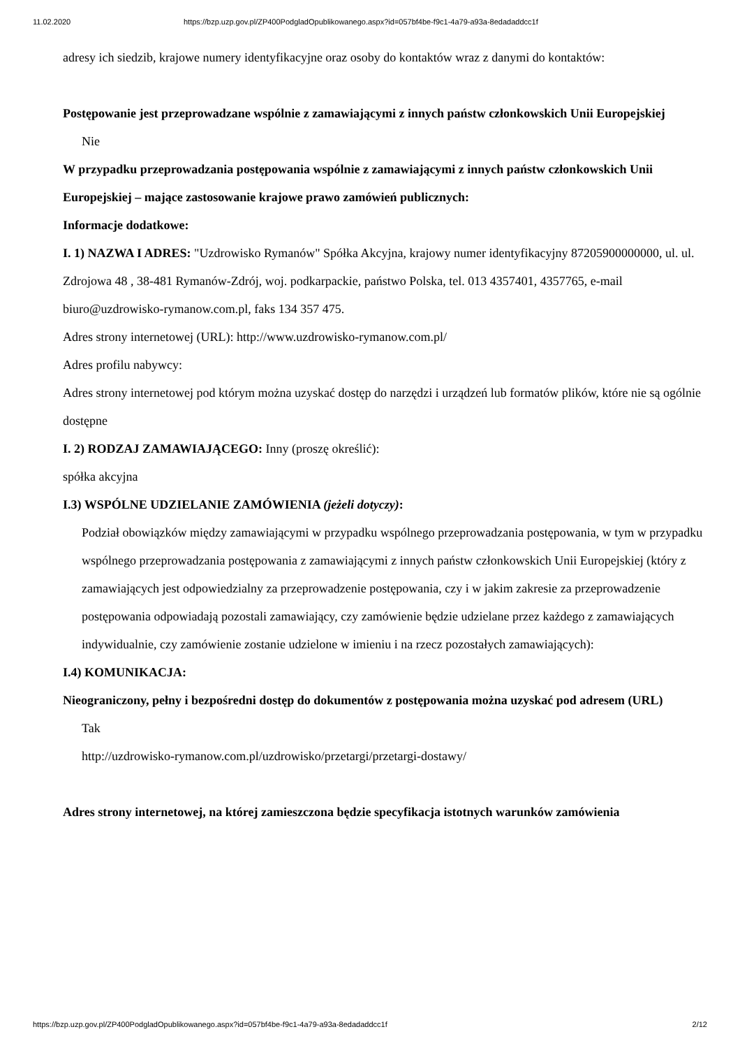11.02.2020 https://bzp.uzp.gov.pl/ZP400PodgladOpublikowanego.aspx?id=057bf4be-f9c1-4a79-a93a-8edadaddcc1f
adresy ich siedzib, krajowe numery identyfikacyjne oraz osoby do kontaktów wraz z danymi do kontaktów:
Postępowanie jest przeprowadzane wspólnie z zamawiającymi z innych państw członkowskich Unii Europejskiej
Nie
W przypadku przeprowadzania postępowania wspólnie z zamawiającymi z innych państw członkowskich Unii Europejskiej – mające zastosowanie krajowe prawo zamówień publicznych:
Informacje dodatkowe:
I. 1) NAZWA I ADRES: "Uzdrowisko Rymanów" Spółka Akcyjna, krajowy numer identyfikacyjny 87205900000000, ul. ul. Zdrojowa 48 , 38-481 Rymanów-Zdrój, woj. podkarpackie, państwo Polska, tel. 013 4357401, 4357765, e-mail biuro@uzdrowisko-rymanow.com.pl, faks 134 357 475.
Adres strony internetowej (URL): http://www.uzdrowisko-rymanow.com.pl/
Adres profilu nabywcy:
Adres strony internetowej pod którym można uzyskać dostęp do narzędzi i urządzeń lub formatów plików, które nie są ogólnie dostępne
I. 2) RODZAJ ZAMAWIAJĄCEGO: Inny (proszę określić):
spółka akcyjna
I.3) WSPÓLNE UDZIELANIE ZAMÓWIENIA (jeżeli dotyczy):
Podział obowiązków między zamawiającymi w przypadku wspólnego przeprowadzania postępowania, w tym w przypadku wspólnego przeprowadzania postępowania z zamawiającymi z innych państw członkowskich Unii Europejskiej (który z zamawiających jest odpowiedzialny za przeprowadzenie postępowania, czy i w jakim zakresie za przeprowadzenie postępowania odpowiadają pozostali zamawiający, czy zamówienie będzie udzielane przez każdego z zamawiających indywidualnie, czy zamówienie zostanie udzielone w imieniu i na rzecz pozostałych zamawiających):
I.4) KOMUNIKACJA:
Nieograniczony, pełny i bezpośredni dostęp do dokumentów z postępowania można uzyskać pod adresem (URL)
Tak
http://uzdrowisko-rymanow.com.pl/uzdrowisko/przetargi/przetargi-dostawy/
Adres strony internetowej, na której zamieszczona będzie specyfikacja istotnych warunków zamówienia
https://bzp.uzp.gov.pl/ZP400PodgladOpublikowanego.aspx?id=057bf4be-f9c1-4a79-a93a-8edadaddcc1f 2/12